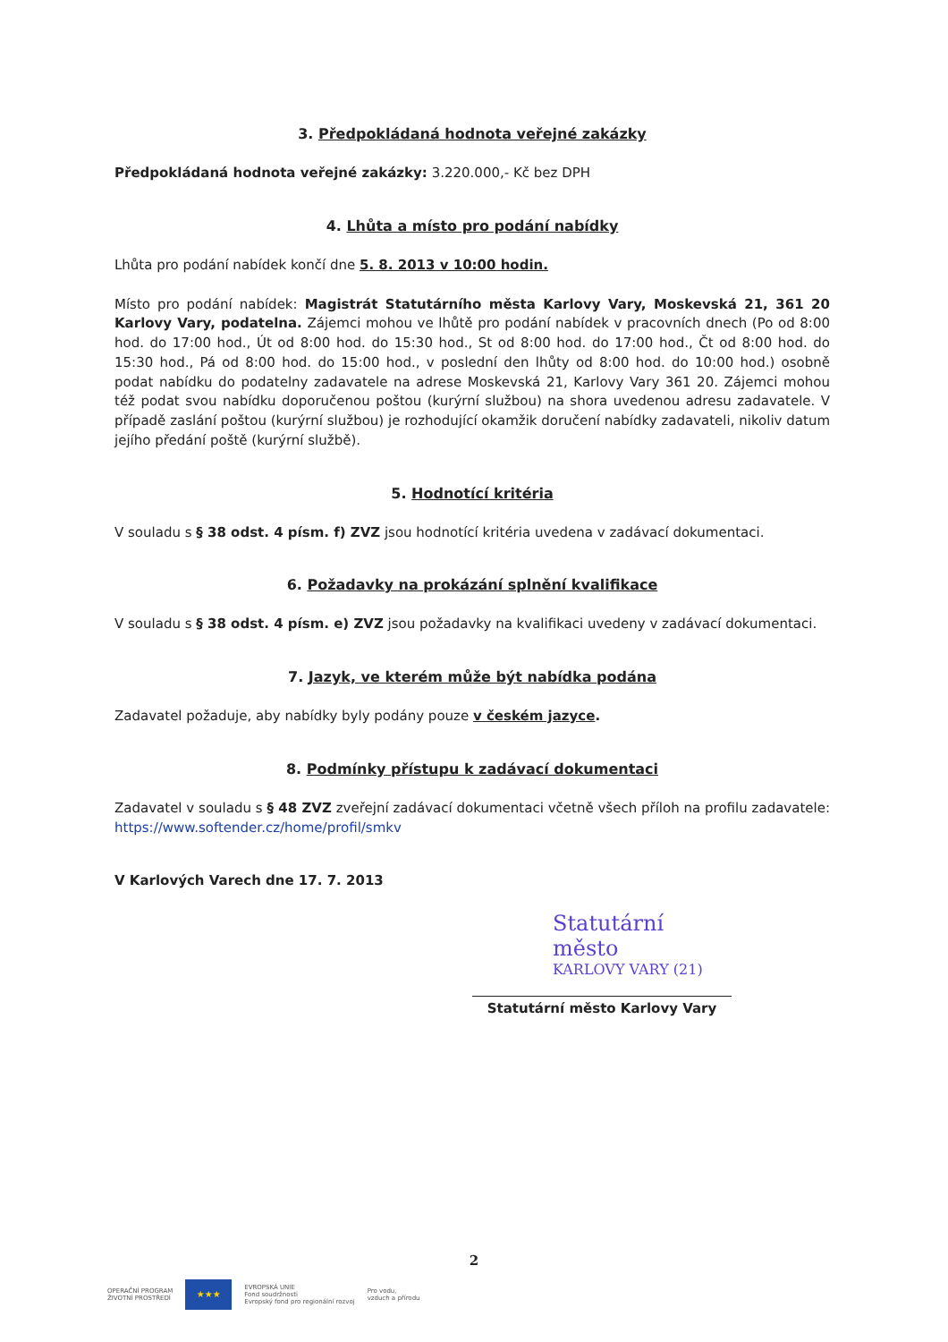3. Předpokládaná hodnota veřejné zakázky
Předpokládaná hodnota veřejné zakázky: 3.220.000,- Kč bez DPH
4. Lhůta a místo pro podání nabídky
Lhůta pro podání nabídek končí dne 5. 8. 2013 v 10:00 hodin.
Místo pro podání nabídek: Magistrát Statutárního města Karlovy Vary, Moskevská 21, 361 20 Karlovy Vary, podatelna. Zájemci mohou ve lhůtě pro podání nabídek v pracovních dnech (Po od 8:00 hod. do 17:00 hod., Út od 8:00 hod. do 15:30 hod., St od 8:00 hod. do 17:00 hod., Čt od 8:00 hod. do 15:30 hod., Pá od 8:00 hod. do 15:00 hod., v poslední den lhůty od 8:00 hod. do 10:00 hod.) osobně podat nabídku do podatelny zadavatele na adrese Moskevská 21, Karlovy Vary 361 20. Zájemci mohou též podat svou nabídku doporučenou poštou (kurýrní službou) na shora uvedenou adresu zadavatele. V případě zaslání poštou (kurýrní službou) je rozhodující okamžik doručení nabídky zadavateli, nikoliv datum jejího předání poště (kurýrní službě).
5. Hodnotící kritéria
V souladu s § 38 odst. 4 písm. f) ZVZ jsou hodnotící kritéria uvedena v zadávací dokumentaci.
6. Požadavky na prokázání splnění kvalifikace
V souladu s § 38 odst. 4 písm. e) ZVZ jsou požadavky na kvalifikaci uvedeny v zadávací dokumentaci.
7. Jazyk, ve kterém může být nabídka podána
Zadavatel požaduje, aby nabídky byly podány pouze v českém jazyce.
8. Podmínky přístupu k zadávací dokumentaci
Zadavatel v souladu s § 48 ZVZ zveřejní zadávací dokumentaci včetně všech příloh na profilu zadavatele: https://www.softender.cz/home/profil/smkv
V Karlových Varech dne 17. 7. 2013
Statutární město
KARLOVY VARY (21)
Statutární město Karlovy Vary
2
OPERAČNÍ PROGRAM
ŽIVOTNÍ PROSTŘEDÍ
★★★
EVROPSKÁ UNIE
Fond soudržnosti
Evropský fond pro regionální rozvoj
Pro vodu,
vzduch a přírodu